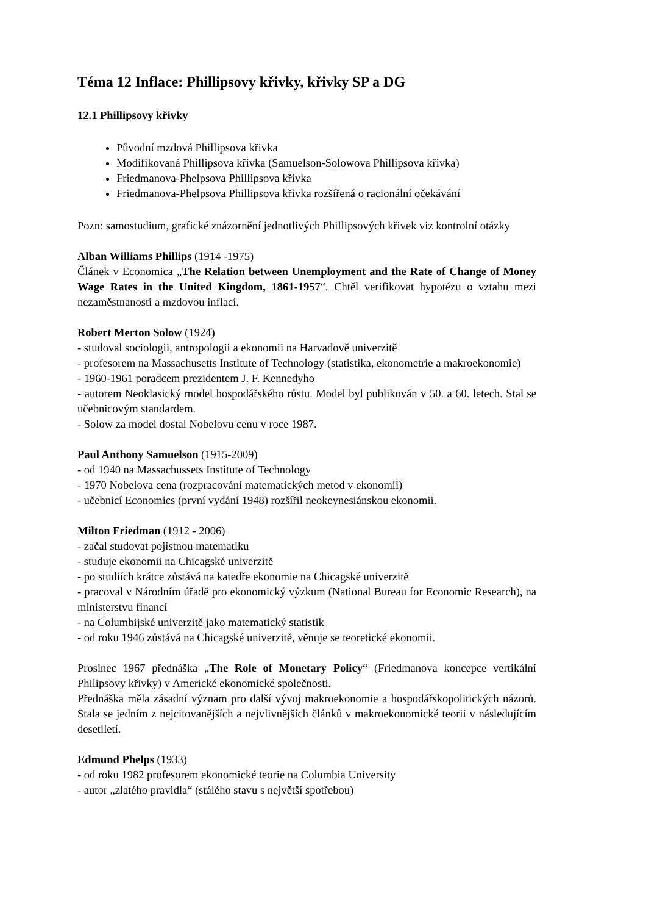Téma 12 Inflace: Phillipsovy křivky, křivky SP a DG
12.1 Phillipsovy křivky
Původní mzdová Phillipsova křivka
Modifikovaná Phillipsova křivka (Samuelson-Solowova Phillipsova křivka)
Friedmanova-Phelpsova Phillipsova křivka
Friedmanova-Phelpsova Phillipsova křivka rozšířená o racionální očekávání
Pozn: samostudium, grafické znázornění jednotlivých Phillipsových křivek viz kontrolní otázky
Alban Williams Phillips (1914 -1975)
Článek v Economica „The Relation between Unemployment and the Rate of Change of Money Wage Rates in the United Kingdom, 1861-1957“. Chtěl verifikovat hypotézu o vztahu mezi nezaměstnaností a mzdovou inflací.
Robert Merton Solow (1924)
- studoval sociologii, antropologii a ekonomii na Harvadově univerzitě
- profesorem na Massachusetts Institute of Technology (statistika, ekonometrie a makroekonomie)
- 1960-1961 poradcem prezidentem J. F. Kennedyho
- autorem Neoklasický model hospodářského růstu. Model byl publikován v 50. a 60. letech. Stal se učebnicovým standardem.
- Solow za model dostal Nobelovu cenu v roce 1987.
Paul Anthony Samuelson (1915-2009)
- od 1940 na Massachussets Institute of Technology
- 1970 Nobelova cena (rozpracování matematických metod v ekonomii)
- učebnicí Economics (první vydání 1948) rozšířil neokeynesiánskou ekonomii.
Milton Friedman (1912 - 2006)
- začal studovat pojistnou matematiku
- studuje ekonomii na Chicagské univerzitě
- po studiích krátce zůstává na katedře ekonomie na Chicagské univerzitě
- pracoval v Národním úřadě pro ekonomický výzkum (National Bureau for Economic Research), na ministerstvu financí
- na Columbijské univerzitě jako matematický statistik
- od roku 1946 zůstává na Chicagské univerzitě, věnuje se teoretické ekonomii.
Prosinec 1967 přednáška „The Role of Monetary Policy“ (Friedmanova koncepce vertikální Philipsovy křivky) v Americké ekonomické společnosti.
Přednáška měla zásadní význam pro další vývoj makroekonomie a hospodářskopolitických názorů. Stala se jedním z nejcitovanějších a nejvlivnějších článků v makroekonomické teorii v následujícím desetiletí.
Edmund Phelps (1933)
- od roku 1982 profesorem ekonomické teorie na Columbia University
- autor „zlatého pravidla“ (stálého stavu s největší spotřebou)